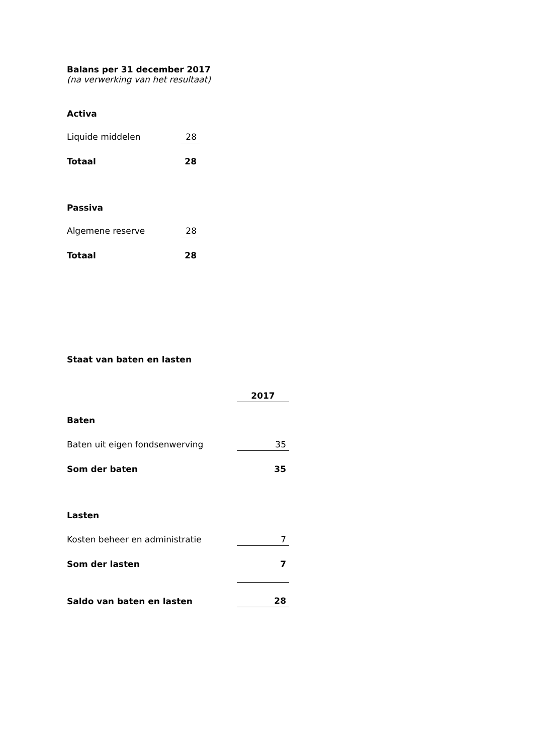Balans per 31 december 2017
(na verwerking van het resultaat)
Activa
| Liquide middelen | 28 |
| Totaal | 28 |
Passiva
| Algemene reserve | 28 |
| Totaal | 28 |
Staat van baten en lasten
| | 2017 |
| Baten | |
| Baten uit eigen fondsenwerving | 35 |
| Som der baten | 35 |
| Lasten | |
| Kosten beheer en administratie | 7 |
| Som der lasten | 7 |
| Saldo van baten en lasten | 28 |